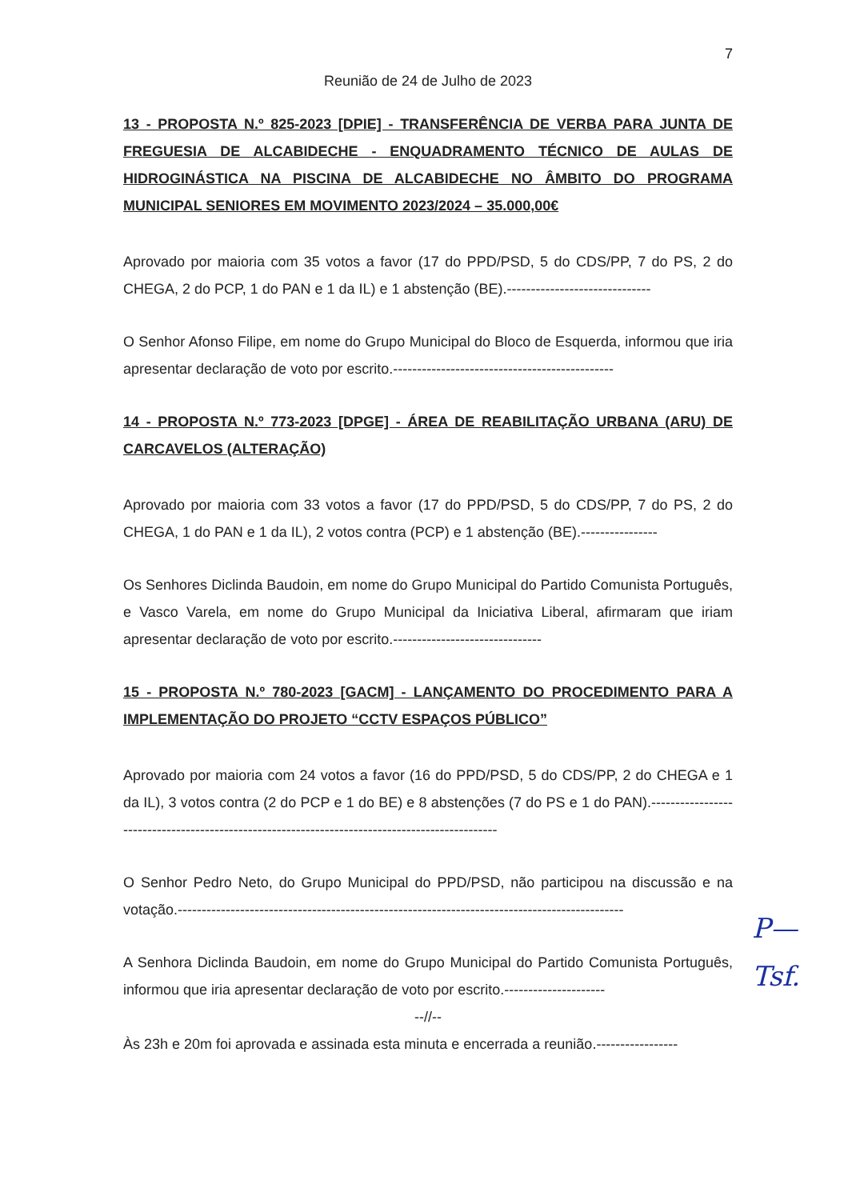7
Reunião de 24 de Julho de 2023
13 - PROPOSTA N.º 825-2023 [DPIE] - TRANSFERÊNCIA DE VERBA PARA JUNTA DE FREGUESIA DE ALCABIDECHE - ENQUADRAMENTO TÉCNICO DE AULAS DE HIDROGINÁSTICA NA PISCINA DE ALCABIDECHE NO ÂMBITO DO PROGRAMA MUNICIPAL SENIORES EM MOVIMENTO 2023/2024 – 35.000,00€
Aprovado por maioria com 35 votos a favor (17 do PPD/PSD, 5 do CDS/PP, 7 do PS, 2 do CHEGA, 2 do PCP, 1 do PAN e 1 da IL) e 1 abstenção (BE).------------------------------
O Senhor Afonso Filipe, em nome do Grupo Municipal do Bloco de Esquerda, informou que iria apresentar declaração de voto por escrito.----------------------------------------------
14 - PROPOSTA N.º 773-2023 [DPGE] - ÁREA DE REABILITAÇÃO URBANA (ARU) DE CARCAVELOS (ALTERAÇÃO)
Aprovado por maioria com 33 votos a favor (17 do PPD/PSD, 5 do CDS/PP, 7 do PS, 2 do CHEGA, 1 do PAN e 1 da IL), 2 votos contra (PCP) e 1 abstenção (BE).----------------
Os Senhores Diclinda Baudoin, em nome do Grupo Municipal do Partido Comunista Português, e Vasco Varela, em nome do Grupo Municipal da Iniciativa Liberal, afirmaram que iriam apresentar declaração de voto por escrito.-------------------------------
15 - PROPOSTA N.º 780-2023 [GACM] - LANÇAMENTO DO PROCEDIMENTO PARA A IMPLEMENTAÇÃO DO PROJETO “CCTV ESPAÇOS PÚBLICO”
Aprovado por maioria com 24 votos a favor (16 do PPD/PSD, 5 do CDS/PP, 2 do CHEGA e 1 da IL), 3 votos contra (2 do PCP e 1 do BE) e 8 abstenções (7 do PS e 1 do PAN).-----------------------------------------------------------------------------------------------
O Senhor Pedro Neto, do Grupo Municipal do PPD/PSD, não participou na discussão e na votação.---------------------------------------------------------------------------------------------
A Senhora Diclinda Baudoin, em nome do Grupo Municipal do Partido Comunista Português, informou que iria apresentar declaração de voto por escrito.---------------------
--//--
Às 23h e 20m foi aprovada e assinada esta minuta e encerrada a reunião.-----------------
P—
Tsf.